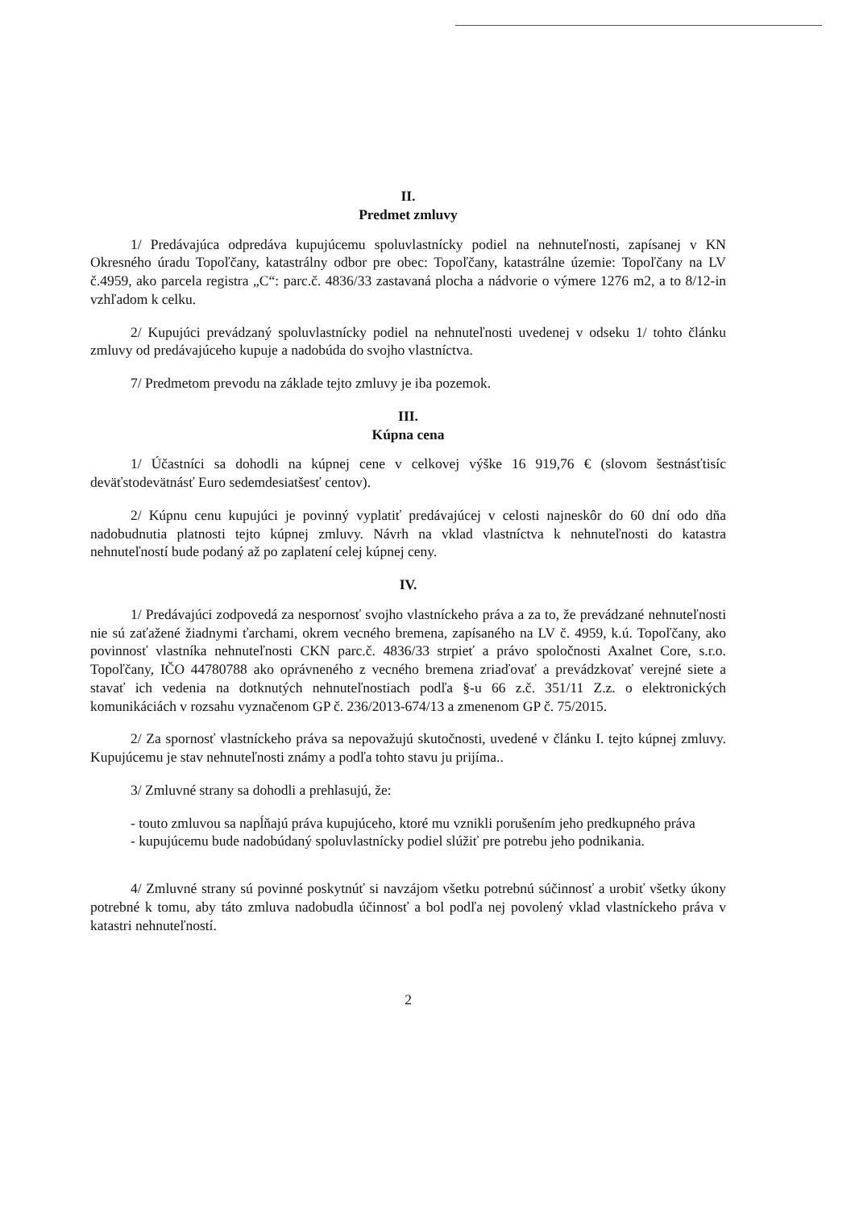II.
Predmet zmluvy
1/ Predávajúca odpredáva kupujúcemu spoluvlastnícky podiel na nehnuteľnosti, zapísanej v KN Okresného úradu Topoľčany, katastrálny odbor pre obec: Topoľčany, katastrálne územie: Topoľčany na LV č.4959, ako parcela registra „C“: parc.č. 4836/33 zastavaná plocha a nádvorie o výmere 1276 m2, a to 8/12-in vzhľadom k celku.
2/ Kupujúci prevádzaný spoluvlastnícky podiel na nehnuteľnosti uvedenej v odseku 1/ tohto článku zmluvy od predávajúceho kupuje a nadobúda do svojho vlastníctva.
7/ Predmetom prevodu na základe tejto zmluvy je iba pozemok.
III.
Kúpna cena
1/ Účastníci sa dohodli na kúpnej cene v celkovej výške 16 919,76 € (slovom šestnásťtisíc deväťstodevätnásť Euro sedemdesiatšesť centov).
2/ Kúpnu cenu kupujúci je povinný vyplatiť predávajúcej v celosti najneskôr do 60 dní odo dňa nadobudnutia platnosti tejto kúpnej zmluvy. Návrh na vklad vlastníctva k nehnuteľnosti do katastra nehnuteľností bude podaný až po zaplatení celej kúpnej ceny.
IV.
1/ Predávajúci zodpovedá za nespornosť svojho vlastníckeho práva a za to, že prevádzané nehnuteľnosti nie sú zaťažené žiadnymi ťarchami, okrem vecného bremena, zapísaného na LV č. 4959, k.ú. Topoľčany, ako povinnosť vlastníka nehnuteľnosti CKN parc.č. 4836/33 strpieť a právo spoločnosti Axalnet Core, s.r.o. Topoľčany, IČO 44780788 ako oprávneného z vecného bremena zriaďovať a prevádzkovať verejné siete a stavať ich vedenia na dotknutých nehnuteľnostiach podľa §-u 66 z.č. 351/11 Z.z. o elektronických komunikáciách v rozsahu vyznačenom GP č. 236/2013-674/13 a zmenenom GP č. 75/2015.
2/ Za spornosť vlastníckeho práva sa nepovažujú skutočnosti, uvedené v článku I. tejto kúpnej zmluvy. Kupujúcemu je stav nehnuteľnosti známy a podľa tohto stavu ju prijíma..
3/ Zmluvné strany sa dohodli a prehlasujú, že:
- touto zmluvou sa napĺňajú práva kupujúceho, ktoré mu vznikli porušením jeho predkupného práva
- kupujúcemu bude nadobúdaný spoluvlastnícky podiel slúžiť pre potrebu jeho podnikania.
4/ Zmluvné strany sú povinné poskytnúť si navzájom všetku potrebnú súčinnosť a urobiť všetky úkony potrebné k tomu, aby táto zmluva nadobudla účinnosť a bol podľa nej povolený vklad vlastníckeho práva v katastri nehnuteľností.
2